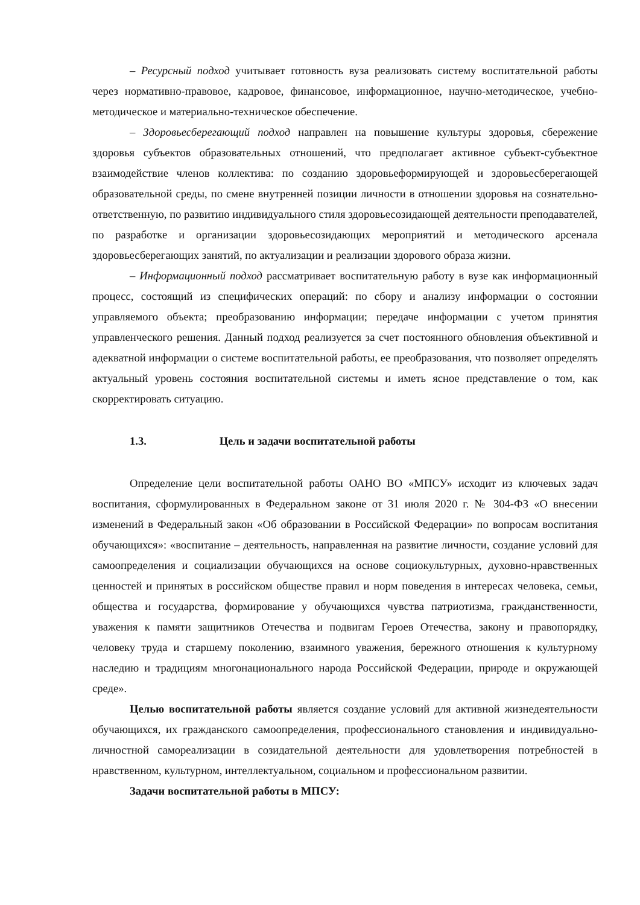– Ресурсный подход учитывает готовность вуза реализовать систему воспитательной работы через нормативно-правовое, кадровое, финансовое, информационное, научно-методическое, учебно-методическое и материально-техническое обеспечение.
– Здоровьесберегающий подход направлен на повышение культуры здоровья, сбережение здоровья субъектов образовательных отношений, что предполагает активное субъект-субъектное взаимодействие членов коллектива: по созданию здоровьеформирующей и здоровьесберегающей образовательной среды, по смене внутренней позиции личности в отношении здоровья на сознательно-ответственную, по развитию индивидуального стиля здоровьесозидающей деятельности преподавателей, по разработке и организации здоровьесозидающих мероприятий и методического арсенала здоровьесберегающих занятий, по актуализации и реализации здорового образа жизни.
– Информационный подход рассматривает воспитательную работу в вузе как информационный процесс, состоящий из специфических операций: по сбору и анализу информации о состоянии управляемого объекта; преобразованию информации; передаче информации с учетом принятия управленческого решения. Данный подход реализуется за счет постоянного обновления объективной и адекватной информации о системе воспитательной работы, ее преобразования, что позволяет определять актуальный уровень состояния воспитательной системы и иметь ясное представление о том, как скорректировать ситуацию.
1.3. Цель и задачи воспитательной работы
Определение цели воспитательной работы ОАНО ВО «МПСУ» исходит из ключевых задач воспитания, сформулированных в Федеральном законе от 31 июля 2020 г. № 304-ФЗ «О внесении изменений в Федеральный закон «Об образовании в Российской Федерации» по вопросам воспитания обучающихся»: «воспитание – деятельность, направленная на развитие личности, создание условий для самоопределения и социализации обучающихся на основе социокультурных, духовно-нравственных ценностей и принятых в российском обществе правил и норм поведения в интересах человека, семьи, общества и государства, формирование у обучающихся чувства патриотизма, гражданственности, уважения к памяти защитников Отечества и подвигам Героев Отечества, закону и правопорядку, человеку труда и старшему поколению, взаимного уважения, бережного отношения к культурному наследию и традициям многонационального народа Российской Федерации, природе и окружающей среде».
Целью воспитательной работы является создание условий для активной жизнедеятельности обучающихся, их гражданского самоопределения, профессионального становления и индивидуально-личностной самореализации в созидательной деятельности для удовлетворения потребностей в нравственном, культурном, интеллектуальном, социальном и профессиональном развитии.
Задачи воспитательной работы в МПСУ: